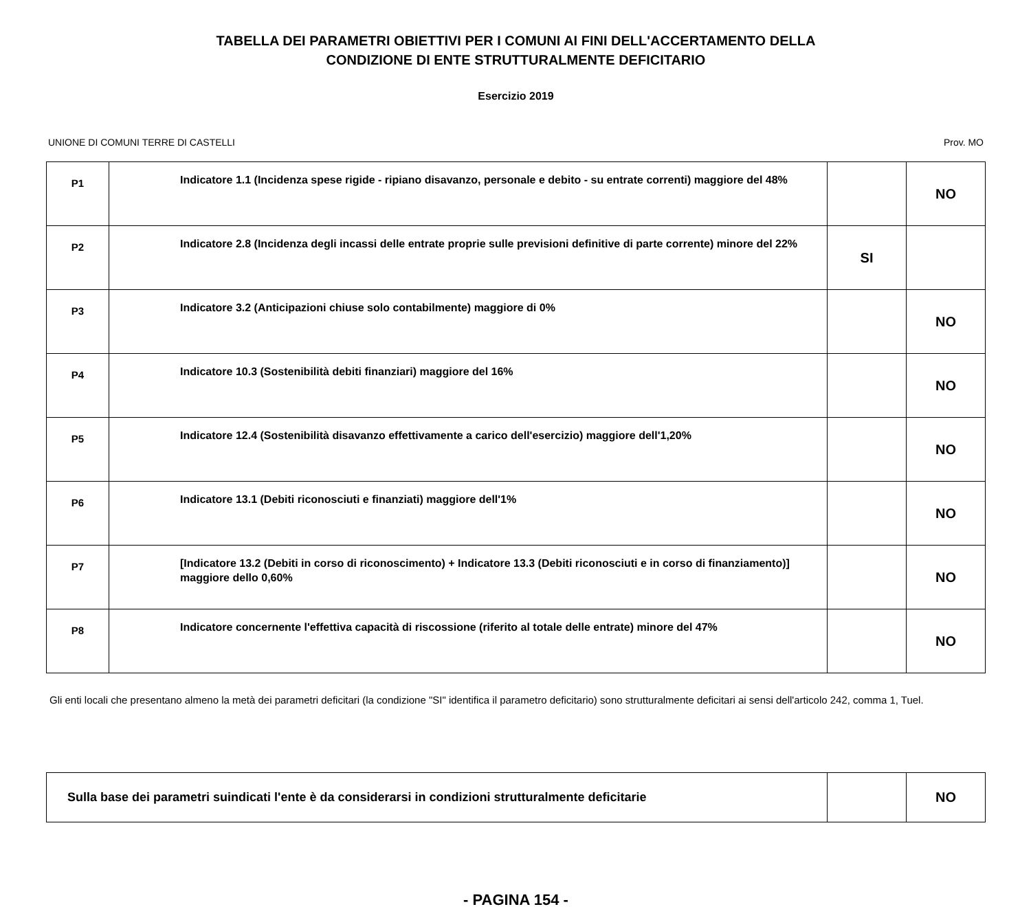TABELLA DEI PARAMETRI OBIETTIVI PER I COMUNI AI FINI DELL'ACCERTAMENTO DELLA
CONDIZIONE DI ENTE STRUTTURALMENTE DEFICITARIO
Esercizio 2019
UNIONE DI COMUNI TERRE DI CASTELLI Prov. MO
| P1 | Indicatore 1.1 (Incidenza spese rigide - ripiano disavanzo, personale e debito - su entrate correnti) maggiore del 48% | | NO |
| P2 | Indicatore 2.8 (Incidenza degli incassi delle entrate proprie sulle previsioni definitive di parte corrente) minore del 22% | SI | |
| P3 | Indicatore 3.2 (Anticipazioni chiuse solo contabilmente) maggiore di 0% | | NO |
| P4 | Indicatore 10.3 (Sostenibilità debiti finanziari) maggiore del 16% | | NO |
| P5 | Indicatore 12.4 (Sostenibilità disavanzo effettivamente a carico dell'esercizio) maggiore dell'1,20% | | NO |
| P6 | Indicatore 13.1 (Debiti riconosciuti e finanziati) maggiore dell'1% | | NO |
| P7 | [Indicatore 13.2 (Debiti in corso di riconoscimento) + Indicatore 13.3 (Debiti riconosciuti e in corso di finanziamento)] maggiore dello 0,60% | | NO |
| P8 | Indicatore concernente l'effettiva capacità di riscossione (riferito al totale delle entrate) minore del 47% | | NO |
Gli enti locali che presentano almeno la metà dei parametri deficitari (la condizione "SI" identifica il parametro deficitario) sono strutturalmente deficitari ai sensi dell'articolo 242, comma 1, Tuel.
| Sulla base dei parametri suindicati l'ente è da considerarsi in condizioni strutturalmente deficitarie | | NO |
- PAGINA 154 -